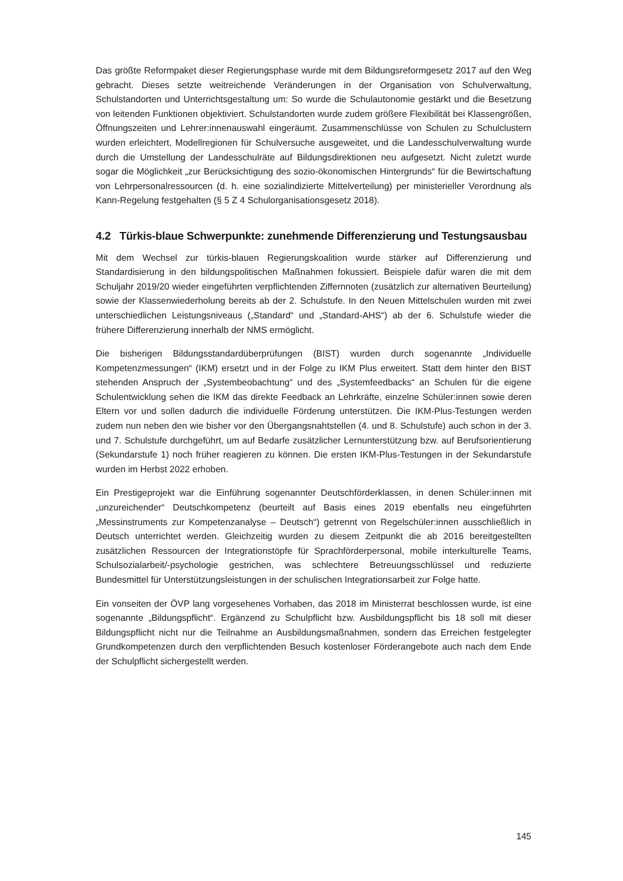Das größte Reformpaket dieser Regierungsphase wurde mit dem Bildungsreformgesetz 2017 auf den Weg gebracht. Dieses setzte weitreichende Veränderungen in der Organisation von Schulverwaltung, Schulstandorten und Unterrichtsgestaltung um: So wurde die Schulautonomie gestärkt und die Besetzung von leitenden Funktionen objektiviert. Schulstandorten wurde zudem größere Flexibilität bei Klassengrößen, Öffnungszeiten und Lehrer:innenauswahl eingeräumt. Zusammenschlüsse von Schulen zu Schulclustern wurden erleichtert, Modellregionen für Schulversuche ausgeweitet, und die Landesschulverwaltung wurde durch die Umstellung der Landesschulräte auf Bildungsdirektionen neu aufgesetzt. Nicht zuletzt wurde sogar die Möglichkeit „zur Berücksichtigung des sozio-ökonomischen Hintergrunds“ für die Bewirtschaftung von Lehrpersonalressourcen (d. h. eine sozialindizierte Mittelverteilung) per ministerieller Verordnung als Kann-Regelung festgehalten (§ 5 Z 4 Schulorganisationsgesetz 2018).
4.2 Türkis-blaue Schwerpunkte: zunehmende Differenzierung und Testungsausbau
Mit dem Wechsel zur türkis-blauen Regierungskoalition wurde stärker auf Differenzierung und Standardisierung in den bildungspolitischen Maßnahmen fokussiert. Beispiele dafür waren die mit dem Schuljahr 2019/20 wieder eingeführten verpflichtenden Ziffernnoten (zusätzlich zur alternativen Beurteilung) sowie der Klassenwiederholung bereits ab der 2. Schulstufe. In den Neuen Mittelschulen wurden mit zwei unterschiedlichen Leistungsniveaus („Standard“ und „Standard-AHS“) ab der 6. Schulstufe wieder die frühere Differenzierung innerhalb der NMS ermöglicht.
Die bisherigen Bildungsstandardüberprüfungen (BIST) wurden durch sogenannte „Individuelle Kompetenzmessungen“ (IKM) ersetzt und in der Folge zu IKM Plus erweitert. Statt dem hinter den BIST stehenden Anspruch der „Systembeobachtung“ und des „Systemfeedbacks“ an Schulen für die eigene Schulentwicklung sehen die IKM das direkte Feedback an Lehrkräfte, einzelne Schüler:innen sowie deren Eltern vor und sollen dadurch die individuelle Förderung unterstützen. Die IKM-Plus-Testungen werden zudem nun neben den wie bisher vor den Übergangsnahtstellen (4. und 8. Schulstufe) auch schon in der 3. und 7. Schulstufe durchgeführt, um auf Bedarfe zusätzlicher Lernunterstützung bzw. auf Berufsorientierung (Sekundarstufe 1) noch früher reagieren zu können. Die ersten IKM-Plus-Testungen in der Sekundarstufe wurden im Herbst 2022 erhoben.
Ein Prestigeprojekt war die Einführung sogenannter Deutschförderklassen, in denen Schüler:innen mit „unzureichender“ Deutschkompetenz (beurteilt auf Basis eines 2019 ebenfalls neu eingeführten „Messinstruments zur Kompetenzanalyse – Deutsch“) getrennt von Regelschüler:innen ausschließlich in Deutsch unterrichtet werden. Gleichzeitig wurden zu diesem Zeitpunkt die ab 2016 bereitgestellten zusätzlichen Ressourcen der Integrationstöpfe für Sprachförderpersonal, mobile interkulturelle Teams, Schulsozialarbeit/-psychologie gestrichen, was schlechtere Betreuungsschlüssel und reduzierte Bundesmittel für Unterstützungsleistungen in der schulischen Integrationsarbeit zur Folge hatte.
Ein vonseiten der ÖVP lang vorgesehenes Vorhaben, das 2018 im Ministerrat beschlossen wurde, ist eine sogenannte „Bildungspflicht“. Ergänzend zu Schulpflicht bzw. Ausbildungspflicht bis 18 soll mit dieser Bildungspflicht nicht nur die Teilnahme an Ausbildungsmaßnahmen, sondern das Erreichen festgelegter Grundkompetenzen durch den verpflichtenden Besuch kostenloser Förderangebote auch nach dem Ende der Schulpflicht sichergestellt werden.
145